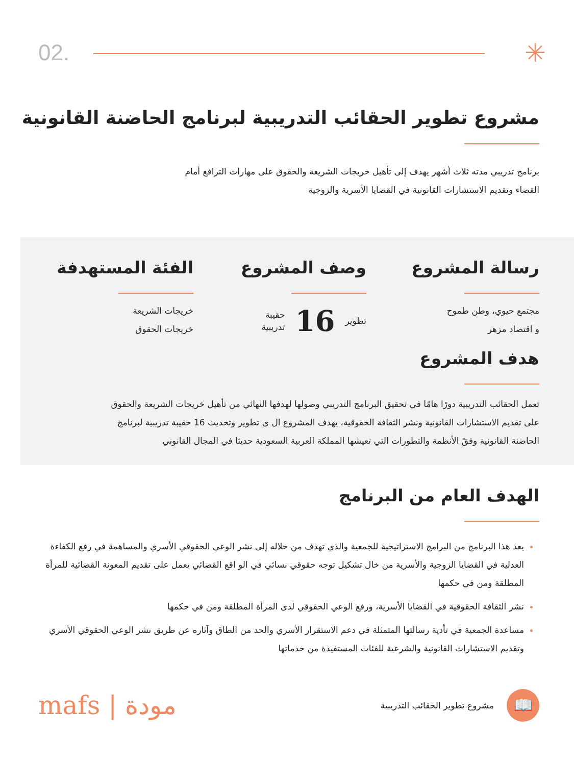02. ✳
مشروع تطوير الحقائب التدريبية لبرنامج الحاضنة القانونية
برنامج تدريبي مدته ثلاث أشهر يهدف إلى تأهيل خريجات الشريعة والحقوق على مهارات الترافع أمام
القضاء وتقديم الاستشارات القانونية في القضايا الأسرية والزوجية
رسالة المشروع
مجتمع حيوي، وطن طموح
و اقتصاد مزهر
وصف المشروع
تطوير
16
حقيبة
تدريبية
الفئة المستهدفة
خريجات الشريعة
خريجات الحقوق
هدف المشروع
تعمل الحقائب التدريبية دورًا هامًا في تحقيق البرنامج التدريبي وصولها لهدفها النهائي من تأهيل خريجات الشريعة والحقوق
على تقديم الاستشارات القانونية ونشر الثقافة الحقوقية، يهدف المشروع ال ى تطوير وتحديث 16 حقيبة تدريبية لبرنامج
الحاضنة القانونية وفقً الأنظمة والتطورات التي تعيشها المملكة العربية السعودية حديثا في المجال القانوني
الهدف العام من البرنامج
يعد هذا البرنامج من البرامج الاستراتيجية للجمعية والذي تهدف من خلاله إلى نشر الوعي الحقوقي الأسري والمساهمة في رفع الكفاءة العدلية في القضايا الزوجية والأسرية من خال تشكيل توجه حقوقي نسائي في الو اقع القضائي يعمل على تقديم المعونة القضائية للمرأة المطلقة ومن في حكمها
نشر الثقافة الحقوقية في القضايا الأسرية، ورفع الوعي الحقوقي لدى المرأة المطلقة ومن في حكمها
مساعدة الجمعية في تأدية رسالتها المتمثلة في دعم الاستقرار الأسري والحد من الطاق وآثاره عن طريق نشر الوعي الحقوقي الأسري وتقديم الاستشارات القانونية والشرعية للفئات المستفيدة من خدماتها
mafs | مودة
مشروع تطوير الحقائب التدريبية
📖